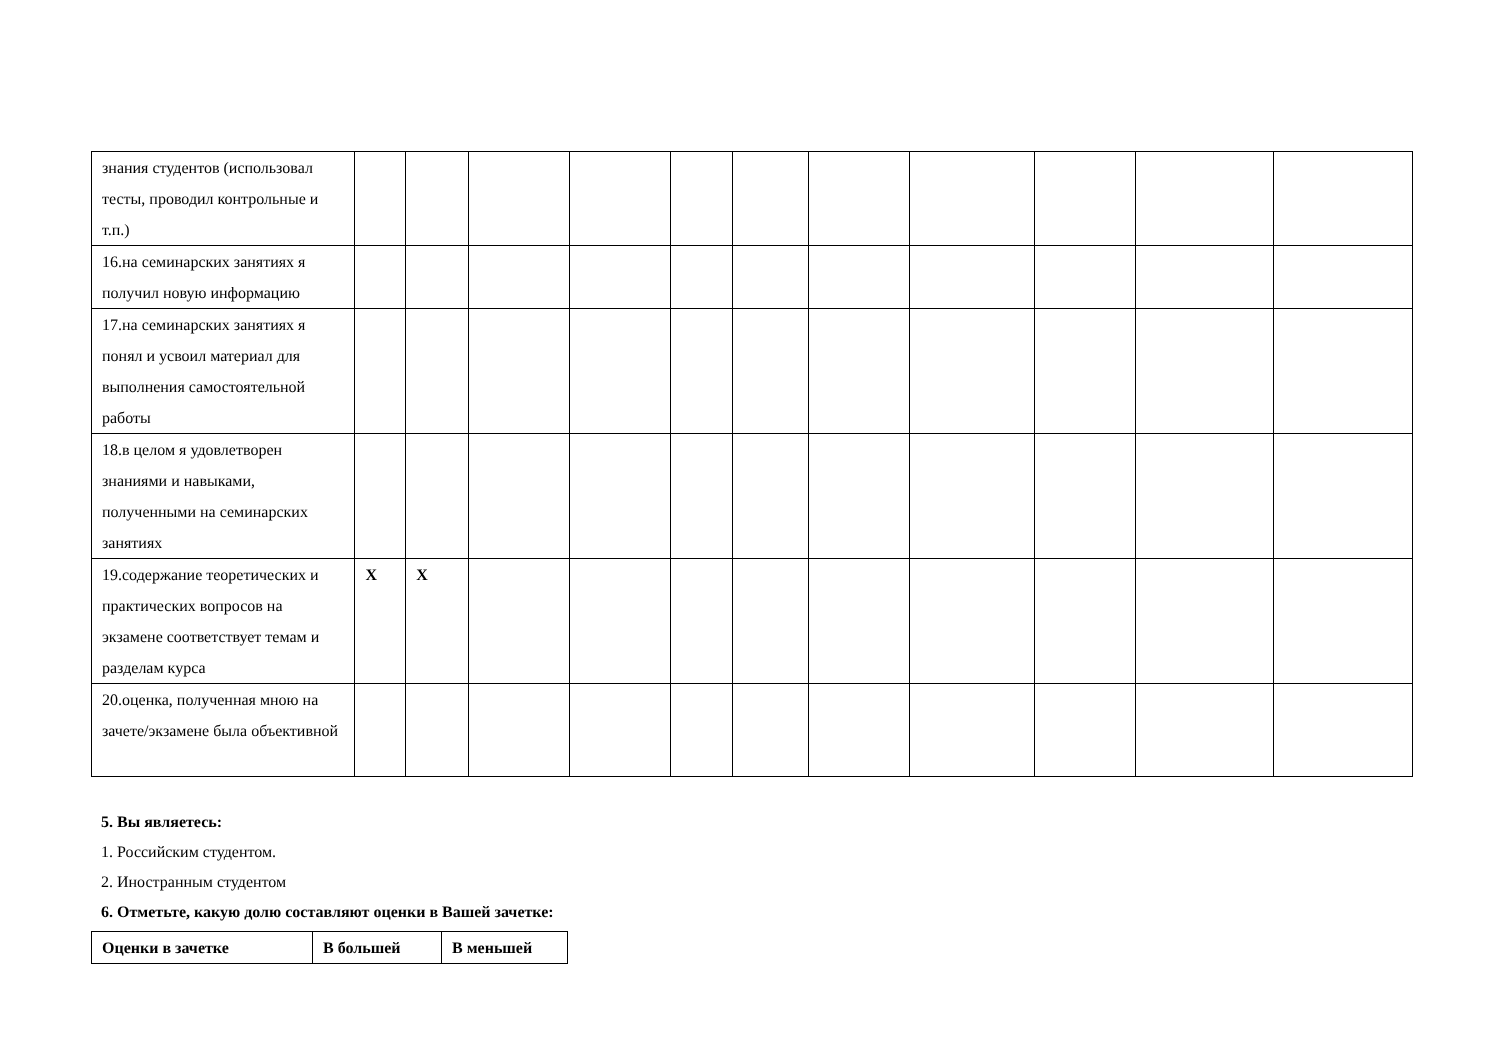| знания студентов (использовал тесты, проводил контрольные и т.п.) | | | | | | | | | | | |
| 16.на семинарских занятиях я получил новую информацию | | | | | | | | | | | |
| 17.на семинарских занятиях я понял и усвоил материал для выполнения самостоятельной работы | | | | | | | | | | | |
| 18.в целом я удовлетворен знаниями и навыками, полученными на семинарских занятиях | | | | | | | | | | | |
| 19.содержание теоретических и практических вопросов на экзамене соответствует темам и разделам курса | X | X | | | | | | | | | |
| 20.оценка, полученная мною на зачете/экзамене была объективной | | | | | | | | | | | |
5. Вы являетесь:
1. Российским студентом.
2. Иностранным студентом
6. Отметьте, какую долю составляют оценки в Вашей зачетке:
| Оценки в зачетке | В большей | В меньшей |